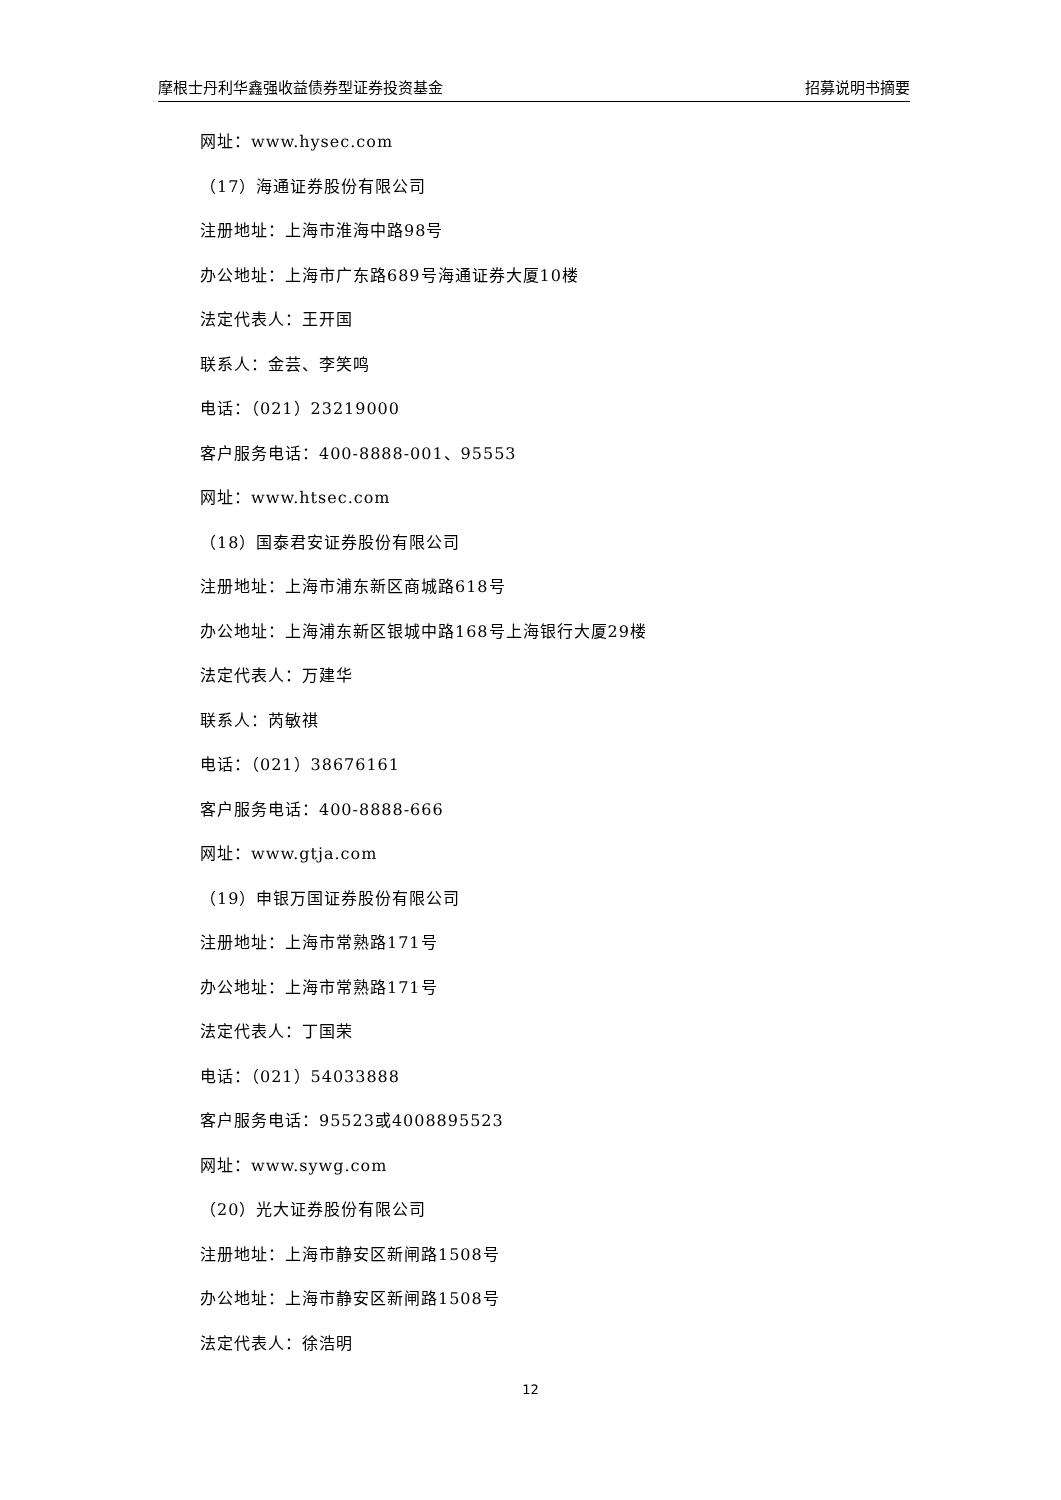摩根士丹利华鑫强收益债券型证券投资基金 招募说明书摘要
网址：www.hysec.com
（17）海通证券股份有限公司
注册地址：上海市淮海中路98号
办公地址：上海市广东路689号海通证券大厦10楼
法定代表人：王开国
联系人：金芸、李笑鸣
电话：（021）23219000
客户服务电话：400-8888-001、95553
网址：www.htsec.com
（18）国泰君安证券股份有限公司
注册地址：上海市浦东新区商城路618号
办公地址：上海浦东新区银城中路168号上海银行大厦29楼
法定代表人：万建华
联系人：芮敏祺
电话：（021）38676161
客户服务电话：400-8888-666
网址：www.gtja.com
（19）申银万国证券股份有限公司
注册地址：上海市常熟路171号
办公地址：上海市常熟路171号
法定代表人：丁国荣
电话：（021）54033888
客户服务电话：95523或4008895523
网址：www.sywg.com
（20）光大证券股份有限公司
注册地址：上海市静安区新闸路1508号
办公地址：上海市静安区新闸路1508号
法定代表人：徐浩明
12